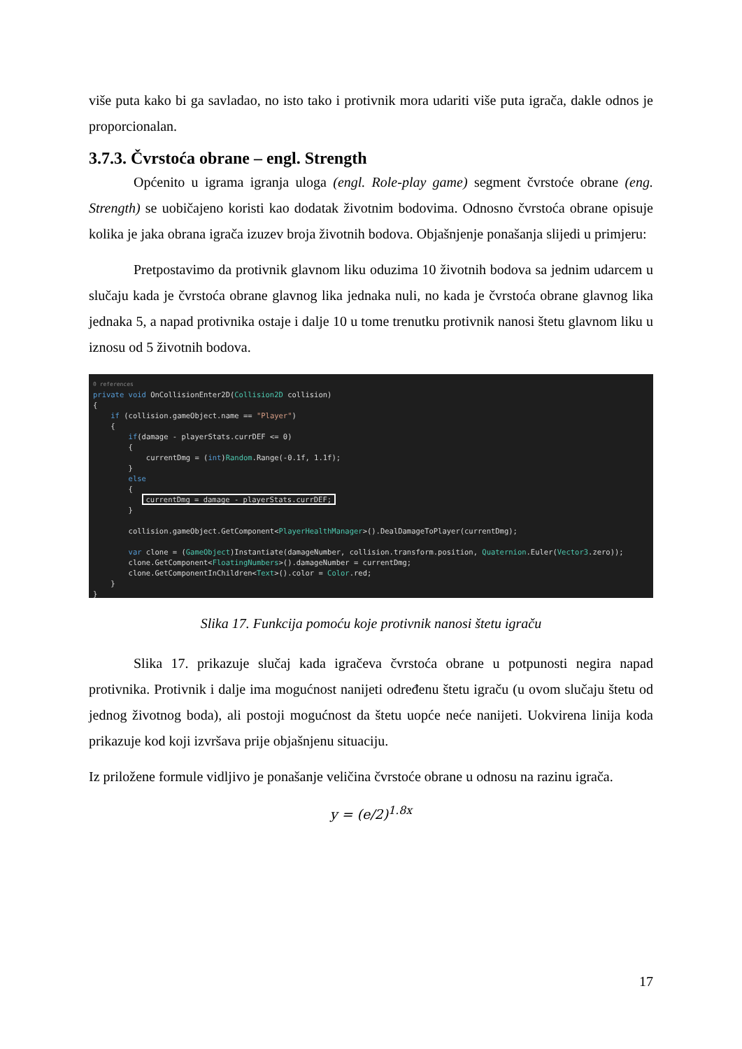više puta kako bi ga savladao, no isto tako i protivnik mora udariti više puta igrača, dakle odnos je proporcionalan.
3.7.3. Čvrstoća obrane – engl. Strength
Općenito u igrama igranja uloga (engl. Role-play game) segment čvrstoće obrane (eng. Strength) se uobičajeno koristi kao dodatak životnim bodovima. Odnosno čvrstoća obrane opisuje kolika je jaka obrana igrača izuzev broja životnih bodova. Objašnjenje ponašanja slijedi u primjeru:
Pretpostavimo da protivnik glavnom liku oduzima 10 životnih bodova sa jednim udarcem u slučaju kada je čvrstoća obrane glavnog lika jednaka nuli, no kada je čvrstoća obrane glavnog lika jednaka 5, a napad protivnika ostaje i dalje 10 u tome trenutku protivnik nanosi štetu glavnom liku u iznosu od 5 životnih bodova.
0 references private void OnCollisionEnter2D(Collision2D collision) { if (collision.gameObject.name == "Player") { if(damage - playerStats.currDEF <= 0) { currentDmg = (int)Random.Range(-0.1f, 1.1f); } else { currentDmg = damage - playerStats.currDEF; } collision.gameObject.GetComponent<PlayerHealthManager>().DealDamageToPlayer(currentDmg); var clone = (GameObject)Instantiate(damageNumber, collision.transform.position, Quaternion.Euler(Vector3.zero)); clone.GetComponent<FloatingNumbers>().damageNumber = currentDmg; clone.GetComponentInChildren<Text>().color = Color.red; } }
Slika 17. Funkcija pomoću koje protivnik nanosi štetu igraču
Slika 17. prikazuje slučaj kada igračeva čvrstoća obrane u potpunosti negira napad protivnika. Protivnik i dalje ima mogućnost nanijeti određenu štetu igraču (u ovom slučaju štetu od jednog životnog boda), ali postoji mogućnost da štetu uopće neće nanijeti. Uokvirena linija koda prikazuje kod koji izvršava prije objašnjenu situaciju.
Iz priložene formule vidljivo je ponašanje veličina čvrstoće obrane u odnosu na razinu igrača.
y = (e/2)<sup>1.8x</sup>
17